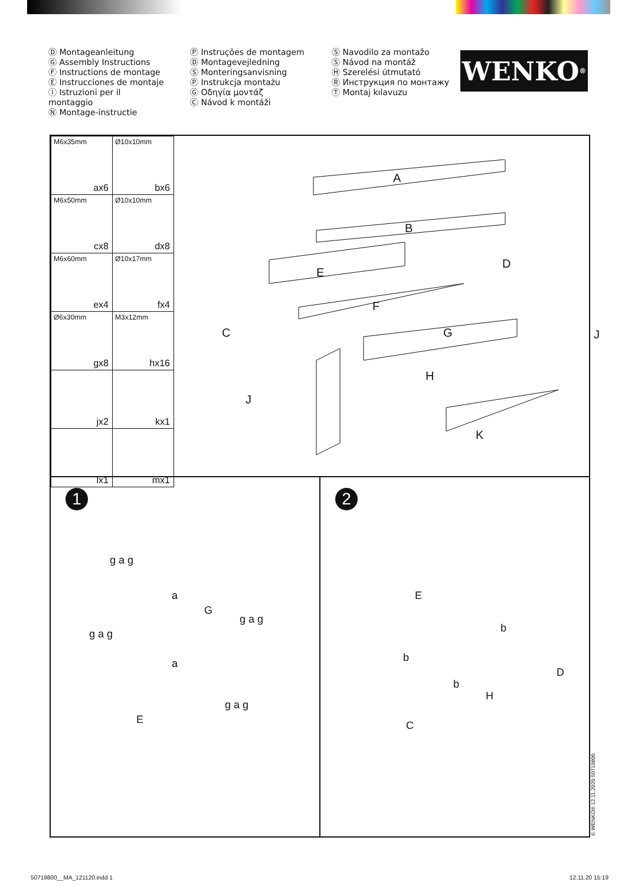Ⓓ Montageanleitung
Ⓖ Assembly Instructions
Ⓕ Instructions de montage
Ⓔ Instrucciones de montaje
Ⓘ Istruzioni per il montaggio
Ⓝ Montage-instructie
Ⓟ Instruções de montagem
Ⓓ Montagevejledning
Ⓢ Monteringsanvisning
Ⓟ Instrukcja montażu
Ⓖ Οδηγία μοντάζ
Ⓒ Návod k montáži
Ⓢ Navodilo za montažo
Ⓢ Návod na montáž
Ⓗ Szerelési útmutató
Ⓡ Инструкция по монтажу
Ⓣ Montaj kılavuzu
WENKO<sup>®</sup>
| M6x35mm ax6 | Ø10x10mm bx6 |
| M6x50mm cx8 | Ø10x10mm dx8 |
| M6x60mm ex4 | Ø10x17mm fx4 |
| Ø6x30mm gx8 | M3x12mm hx16 |
| jx2 | kx1 |
| lx1 | mx1 |
A
B
E
D
F
C G J
H
J
K
1
g a g
a
G
g a g
g a g
a
E
g a g
2
E
b
b
D
b
H
C
© WENKO® 12.11.2020 50719800
50719800__MA_121120.indd 1 12.11.20 15:19